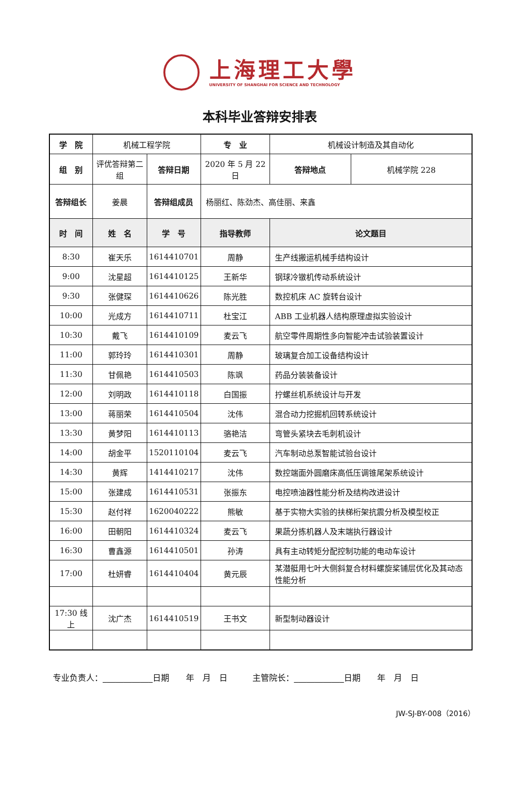上海理工大學
UNIVERSITY OF SHANGHAI FOR SCIENCE AND TECHNOLOGY
本科毕业答辩安排表
| 学 院 | 机械工程学院 | | 专 业 | 机械设计制造及其自动化 | |
| 组 别 | 评优答辩第二组 | 答辩日期 | 2020 年 5 月 22 日 | 答辩地点 | 机械学院 228 |
| 答辩组长 | 姜晨 | 答辩组成员 | 杨丽红、陈劲杰、高佳丽、来鑫 | | |
| 时 间 | 姓 名 | 学 号 | 指导教师 | 论文题目 | |
| 8:30 | 崔天乐 | 1614410701 | 周静 | 生产线搬运机械手结构设计 | |
| 9:00 | 沈星超 | 1614410125 | 王新华 | 钢球冷镦机传动系统设计 | |
| 9:30 | 张健琛 | 1614410626 | 陈光胜 | 数控机床 AC 旋转台设计 | |
| 10:00 | 光成方 | 1614410711 | 杜宝江 | ABB 工业机器人结构原理虚拟实验设计 | |
| 10:30 | 戴飞 | 1614410109 | 麦云飞 | 航空零件周期性多向智能冲击试验装置设计 | |
| 11:00 | 郭玲玲 | 1614410301 | 周静 | 玻璃复合加工设备结构设计 | |
| 11:30 | 甘佩艳 | 1614410503 | 陈飒 | 药品分装装备设计 | |
| 12:00 | 刘明政 | 1614410118 | 白国振 | 拧螺丝机系统设计与开发 | |
| 13:00 | 蒋丽荣 | 1614410504 | 沈伟 | 混合动力挖掘机回转系统设计 | |
| 13:30 | 黄梦阳 | 1614410113 | 骆艳洁 | 弯管头紧块去毛刺机设计 | |
| 14:00 | 胡金平 | 1520110104 | 麦云飞 | 汽车制动总泵智能试验台设计 | |
| 14:30 | 黄辉 | 1414410217 | 沈伟 | 数控端面外圆磨床高低压调锥尾架系统设计 | |
| 15:00 | 张建成 | 1614410531 | 张振东 | 电控喷油器性能分析及结构改进设计 | |
| 15:30 | 赵付祥 | 1620040222 | 熊敏 | 基于实物大实验的扶梯桁架抗震分析及模型校正 | |
| 16:00 | 田朝阳 | 1614410324 | 麦云飞 | 果蔬分拣机器人及末端执行器设计 | |
| 16:30 | 曹鑫源 | 1614410501 | 孙涛 | 具有主动转矩分配控制功能的电动车设计 | |
| 17:00 | 杜妍睿 | 1614410404 | 黄元辰 | 某潜艇用七叶大侧斜复合材料螺旋桨铺层优化及其动态性能分析 | |
| 17:30 线上 | 沈广杰 | 1614410519 | 王书文 | 新型制动器设计 | |
专业负责人：____________日期　　年　月　日　　　主管院长：____________日期　　年　月　日
JW-SJ-BY-008（2016）